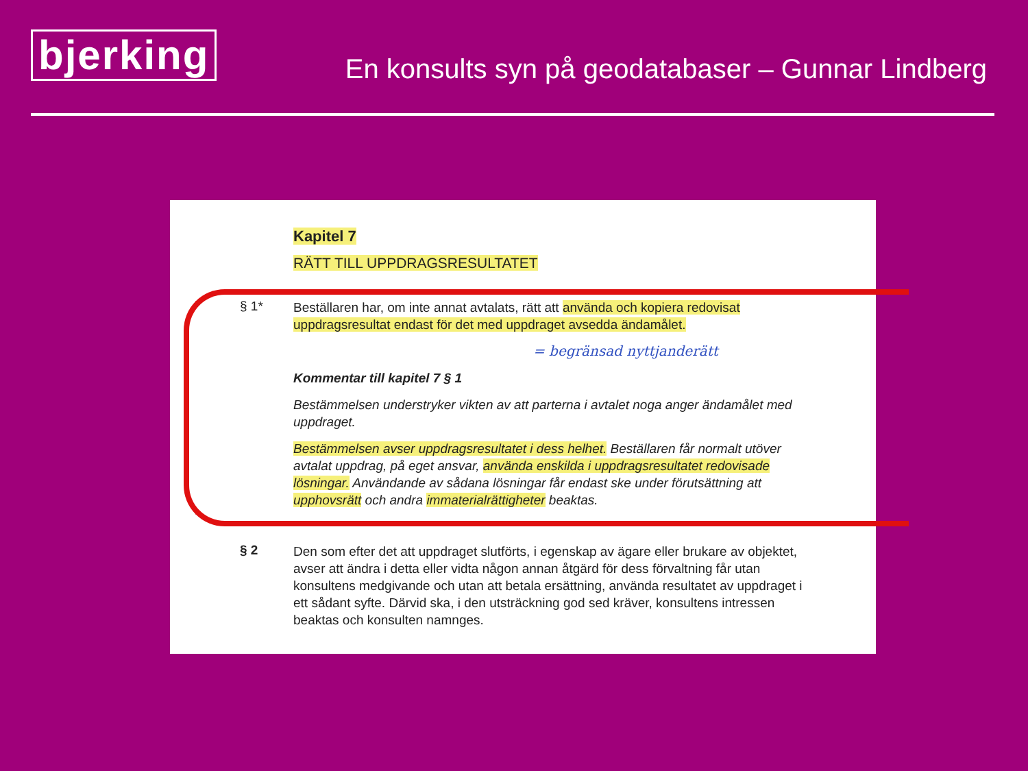bjerking
En konsults syn på geodatabaser – Gunnar Lindberg
Kapitel 7
RÄTT TILL UPPDRAGSRESULTATET
§ 1*
Beställaren har, om inte annat avtalats, rätt att använda och kopiera redovisat uppdragsresultat endast för det med uppdraget avsedda ändamålet.
= begränsad nyttjanderätt
Kommentar till kapitel 7 § 1
Bestämmelsen understryker vikten av att parterna i avtalet noga anger ändamålet med uppdraget.
Bestämmelsen avser uppdragsresultatet i dess helhet. Beställaren får normalt utöver avtalat uppdrag, på eget ansvar, använda enskilda i uppdragsresultatet redovisade lösningar. Användande av sådana lösningar får endast ske under förutsättning att upphovsrätt och andra immaterialrättigheter beaktas.
§ 2
Den som efter det att uppdraget slutförts, i egenskap av ägare eller brukare av objektet, avser att ändra i detta eller vidta någon annan åtgärd för dess förvaltning får utan konsultens medgivande och utan att betala ersättning, använda resultatet av uppdraget i ett sådant syfte. Därvid ska, i den utsträckning god sed kräver, konsultens intressen beaktas och konsulten namnges.